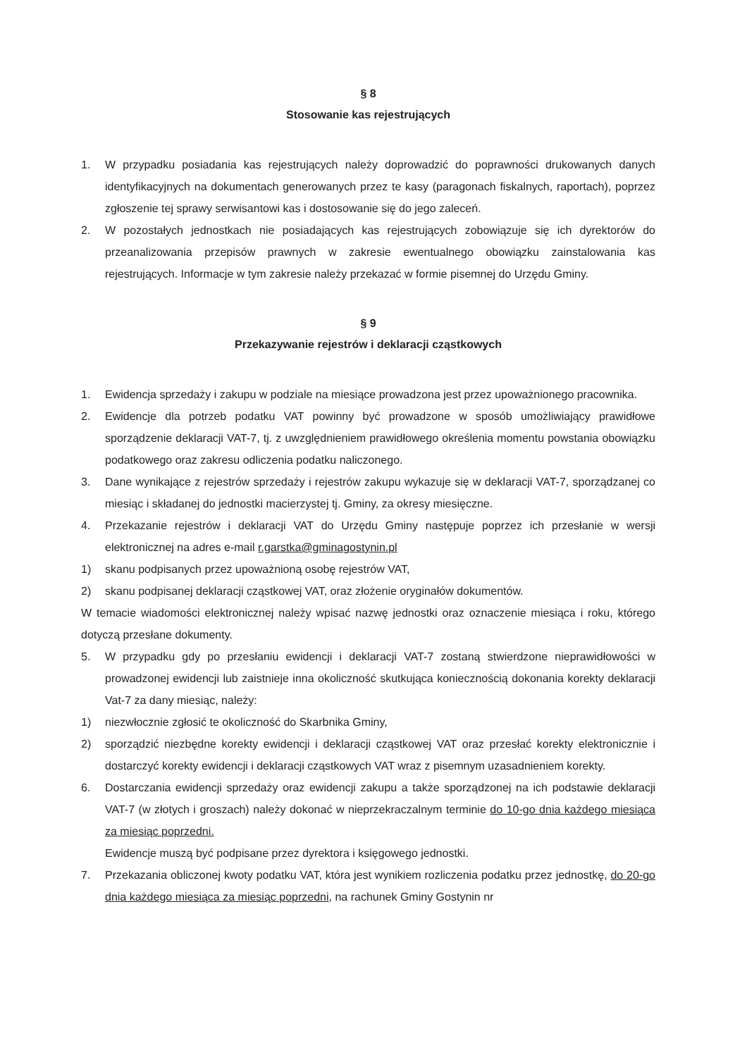§ 8
Stosowanie kas rejestrujących
1. W przypadku posiadania kas rejestrujących należy doprowadzić do poprawności drukowanych danych identyfikacyjnych na dokumentach generowanych przez te kasy (paragonach fiskalnych, raportach), poprzez zgłoszenie tej sprawy serwisantowi kas i dostosowanie się do jego zaleceń.
2. W pozostałych jednostkach nie posiadających kas rejestrujących zobowiązuje się ich dyrektorów do przeanalizowania przepisów prawnych w zakresie ewentualnego obowiązku zainstalowania kas rejestrujących. Informacje w tym zakresie należy przekazać w formie pisemnej do Urzędu Gminy.
§ 9
Przekazywanie rejestrów i deklaracji cząstkowych
1. Ewidencja sprzedaży i zakupu w podziale na miesiące prowadzona jest przez upoważnionego pracownika.
2. Ewidencje dla potrzeb podatku VAT powinny być prowadzone w sposób umożliwiający prawidłowe sporządzenie deklaracji VAT-7, tj. z uwzględnieniem prawidłowego określenia momentu powstania obowiązku podatkowego oraz zakresu odliczenia podatku naliczonego.
3. Dane wynikające z rejestrów sprzedaży i rejestrów zakupu wykazuje się w deklaracji VAT-7, sporządzanej co miesiąc i składanej do jednostki macierzystej tj. Gminy, za okresy miesięczne.
4. Przekazanie rejestrów i deklaracji VAT do Urzędu Gminy następuje poprzez ich przesłanie w wersji elektronicznej na adres e-mail r.garstka@gminagostynin.pl
1) skanu podpisanych przez upoważnioną osobę rejestrów VAT,
2) skanu podpisanej deklaracji cząstkowej VAT, oraz złożenie oryginałów dokumentów.
W temacie wiadomości elektronicznej należy wpisać nazwę jednostki oraz oznaczenie miesiąca i roku, którego dotyczą przesłane dokumenty.
5. W przypadku gdy po przesłaniu ewidencji i deklaracji VAT-7 zostaną stwierdzone nieprawidłowości w prowadzonej ewidencji lub zaistnieje inna okoliczność skutkująca koniecznością dokonania korekty deklaracji Vat-7 za dany miesiąc, należy:
1) niezwłocznie zgłosić te okoliczność do Skarbnika Gminy,
2) sporządzić niezbędne korekty ewidencji i deklaracji cząstkowej VAT oraz przesłać korekty elektronicznie i dostarczyć korekty ewidencji i deklaracji cząstkowych VAT wraz z pisemnym uzasadnieniem korekty.
6. Dostarczania ewidencji sprzedaży oraz ewidencji zakupu a także sporządzonej na ich podstawie deklaracji VAT-7 (w złotych i groszach) należy dokonać w nieprzekraczalnym terminie do 10-go dnia każdego miesiąca za miesiąc poprzedni.
Ewidencje muszą być podpisane przez dyrektora i księgowego jednostki.
7. Przekazania obliczonej kwoty podatku VAT, która jest wynikiem rozliczenia podatku przez jednostkę, do 20-go dnia każdego miesiąca za miesiąc poprzedni, na rachunek Gminy Gostynin nr